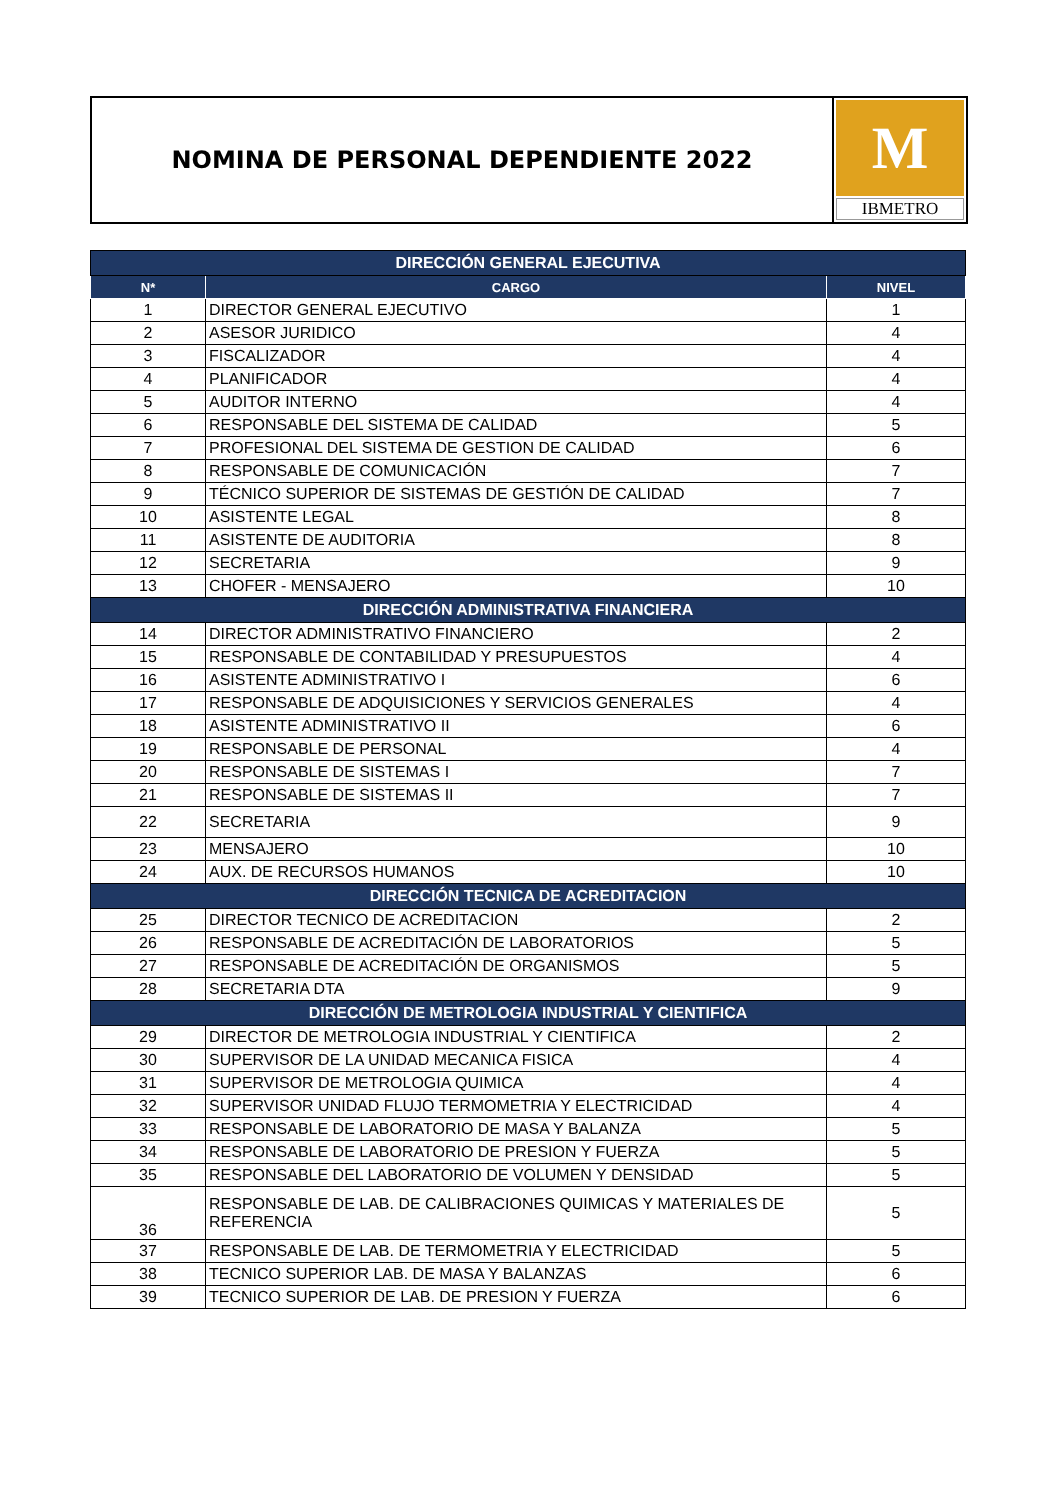NOMINA DE PERSONAL DEPENDIENTE 2022
M
IBMETRO
| DIRECCIÓN GENERAL EJECUTIVA | | |
| --- | --- | --- |
| N* | CARGO | NIVEL |
| 1 | DIRECTOR GENERAL EJECUTIVO | 1 |
| 2 | ASESOR JURIDICO | 4 |
| 3 | FISCALIZADOR | 4 |
| 4 | PLANIFICADOR | 4 |
| 5 | AUDITOR INTERNO | 4 |
| 6 | RESPONSABLE DEL SISTEMA DE CALIDAD | 5 |
| 7 | PROFESIONAL DEL SISTEMA DE GESTION DE CALIDAD | 6 |
| 8 | RESPONSABLE DE COMUNICACIÓN | 7 |
| 9 | TÉCNICO SUPERIOR DE SISTEMAS DE GESTIÓN DE CALIDAD | 7 |
| 10 | ASISTENTE LEGAL | 8 |
| 11 | ASISTENTE DE AUDITORIA | 8 |
| 12 | SECRETARIA | 9 |
| 13 | CHOFER - MENSAJERO | 10 |
| DIRECCIÓN ADMINISTRATIVA FINANCIERA | | |
| 14 | DIRECTOR ADMINISTRATIVO FINANCIERO | 2 |
| 15 | RESPONSABLE DE CONTABILIDAD Y PRESUPUESTOS | 4 |
| 16 | ASISTENTE ADMINISTRATIVO I | 6 |
| 17 | RESPONSABLE DE ADQUISICIONES Y SERVICIOS GENERALES | 4 |
| 18 | ASISTENTE ADMINISTRATIVO II | 6 |
| 19 | RESPONSABLE DE PERSONAL | 4 |
| 20 | RESPONSABLE DE SISTEMAS I | 7 |
| 21 | RESPONSABLE DE SISTEMAS II | 7 |
| 22 | SECRETARIA | 9 |
| 23 | MENSAJERO | 10 |
| 24 | AUX. DE RECURSOS HUMANOS | 10 |
| DIRECCIÓN TECNICA DE ACREDITACION | | |
| 25 | DIRECTOR TECNICO DE ACREDITACION | 2 |
| 26 | RESPONSABLE DE ACREDITACIÓN DE LABORATORIOS | 5 |
| 27 | RESPONSABLE DE ACREDITACIÓN DE ORGANISMOS | 5 |
| 28 | SECRETARIA DTA | 9 |
| DIRECCIÓN DE METROLOGIA INDUSTRIAL Y CIENTIFICA | | |
| 29 | DIRECTOR DE METROLOGIA INDUSTRIAL Y CIENTIFICA | 2 |
| 30 | SUPERVISOR DE LA UNIDAD MECANICA FISICA | 4 |
| 31 | SUPERVISOR DE METROLOGIA QUIMICA | 4 |
| 32 | SUPERVISOR UNIDAD FLUJO TERMOMETRIA Y ELECTRICIDAD | 4 |
| 33 | RESPONSABLE DE LABORATORIO DE MASA Y BALANZA | 5 |
| 34 | RESPONSABLE DE LABORATORIO DE PRESION Y FUERZA | 5 |
| 35 | RESPONSABLE DEL LABORATORIO DE VOLUMEN Y DENSIDAD | 5 |
| 36 | RESPONSABLE DE LAB. DE CALIBRACIONES QUIMICAS Y MATERIALES DE REFERENCIA | 5 |
| 37 | RESPONSABLE DE LAB. DE TERMOMETRIA Y ELECTRICIDAD | 5 |
| 38 | TECNICO SUPERIOR LAB. DE MASA Y BALANZAS | 6 |
| 39 | TECNICO SUPERIOR DE LAB. DE PRESION Y FUERZA | 6 |